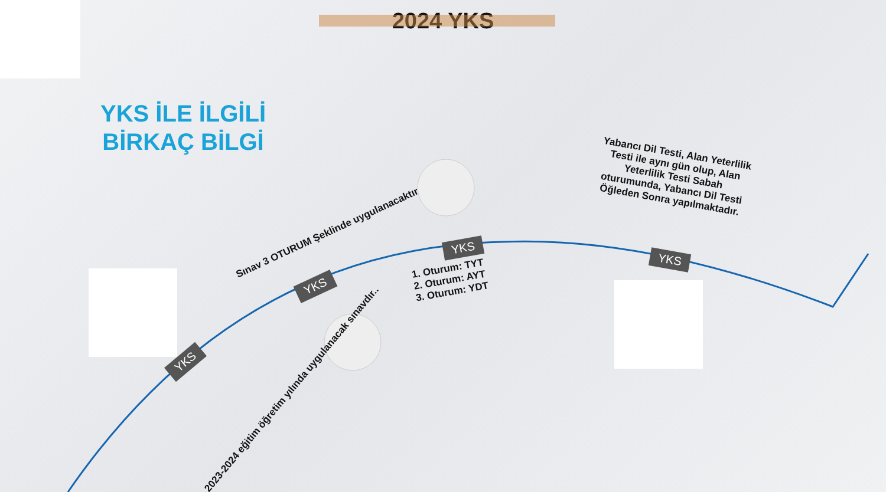2024 YKS
YKS İLE İLGİLİ
BİRKAÇ BİLGİ
YKS
2023-2024 eğitim öğretim yılında uygulanacak sınavdır..
YKS
Sınav 3 OTURUM Şeklinde uygulanacaktır
YKS
1. Oturum: TYT
2. Oturum: AYT
3. Oturum: YDT
YKS
Yabancı Dil Testi, Alan Yeterlilik Testi ile aynı gün olup, Alan Yeterlilik Testi Sabah oturumunda, Yabancı Dil Testi Öğleden Sonra yapılmaktadır.